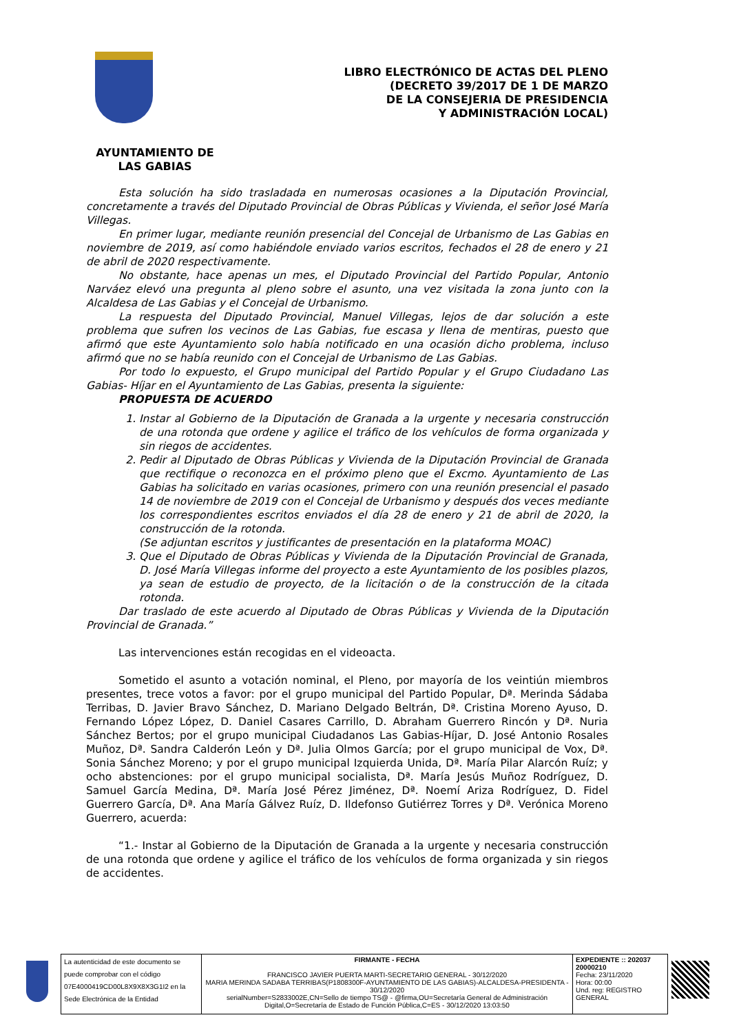LIBRO ELECTRÓNICO DE ACTAS DEL PLENO
(DECRETO 39/2017 DE 1 DE MARZO
DE LA CONSEJERIA DE PRESIDENCIA
Y ADMINISTRACIÓN LOCAL)
AYUNTAMIENTO DE
LAS GABIAS
Esta solución ha sido trasladada en numerosas ocasiones a la Diputación Provincial, concretamente a través del Diputado Provincial de Obras Públicas y Vivienda, el señor José María Villegas.
En primer lugar, mediante reunión presencial del Concejal de Urbanismo de Las Gabias en noviembre de 2019, así como habiéndole enviado varios escritos, fechados el 28 de enero y 21 de abril de 2020 respectivamente.
No obstante, hace apenas un mes, el Diputado Provincial del Partido Popular, Antonio Narváez elevó una pregunta al pleno sobre el asunto, una vez visitada la zona junto con la Alcaldesa de Las Gabias y el Concejal de Urbanismo.
La respuesta del Diputado Provincial, Manuel Villegas, lejos de dar solución a este problema que sufren los vecinos de Las Gabias, fue escasa y llena de mentiras, puesto que afirmó que este Ayuntamiento solo había notificado en una ocasión dicho problema, incluso afirmó que no se había reunido con el Concejal de Urbanismo de Las Gabias.
Por todo lo expuesto, el Grupo municipal del Partido Popular y el Grupo Ciudadano Las Gabias- Híjar en el Ayuntamiento de Las Gabias, presenta la siguiente:
PROPUESTA DE ACUERDO
1. Instar al Gobierno de la Diputación de Granada a la urgente y necesaria construcción de una rotonda que ordene y agilice el tráfico de los vehículos de forma organizada y sin riegos de accidentes.
2. Pedir al Diputado de Obras Públicas y Vivienda de la Diputación Provincial de Granada que rectifique o reconozca en el próximo pleno que el Excmo. Ayuntamiento de Las Gabias ha solicitado en varias ocasiones, primero con una reunión presencial el pasado 14 de noviembre de 2019 con el Concejal de Urbanismo y después dos veces mediante los correspondientes escritos enviados el día 28 de enero y 21 de abril de 2020, la construcción de la rotonda.
(Se adjuntan escritos y justificantes de presentación en la plataforma MOAC)
3. Que el Diputado de Obras Públicas y Vivienda de la Diputación Provincial de Granada, D. José María Villegas informe del proyecto a este Ayuntamiento de los posibles plazos, ya sean de estudio de proyecto, de la licitación o de la construcción de la citada rotonda.
Dar traslado de este acuerdo al Diputado de Obras Públicas y Vivienda de la Diputación Provincial de Granada.”
Las intervenciones están recogidas en el videoacta.
Sometido el asunto a votación nominal, el Pleno, por mayoría de los veintiún miembros presentes, trece votos a favor: por el grupo municipal del Partido Popular, Dª. Merinda Sádaba Terribas, D. Javier Bravo Sánchez, D. Mariano Delgado Beltrán, Dª. Cristina Moreno Ayuso, D. Fernando López López, D. Daniel Casares Carrillo, D. Abraham Guerrero Rincón y Dª. Nuria Sánchez Bertos; por el grupo municipal Ciudadanos Las Gabias-Híjar, D. José Antonio Rosales Muñoz, Dª. Sandra Calderón León y Dª. Julia Olmos García; por el grupo municipal de Vox, Dª. Sonia Sánchez Moreno; y por el grupo municipal Izquierda Unida, Dª. María Pilar Alarcón Ruíz; y ocho abstenciones: por el grupo municipal socialista, Dª. María Jesús Muñoz Rodríguez, D. Samuel García Medina, Dª. María José Pérez Jiménez, Dª. Noemí Ariza Rodríguez, D. Fidel Guerrero García, Dª. Ana María Gálvez Ruíz, D. Ildefonso Gutiérrez Torres y Dª. Verónica Moreno Guerrero, acuerda:
“1.- Instar al Gobierno de la Diputación de Granada a la urgente y necesaria construcción de una rotonda que ordene y agilice el tráfico de los vehículos de forma organizada y sin riegos de accidentes.
La autenticidad de este documento se puede comprobar con el código 07E4000419CD00L8X9X8X3G1I2 en la Sede Electrónica de la Entidad
FIRMANTE - FECHA
FRANCISCO JAVIER PUERTA MARTI-SECRETARIO GENERAL - 30/12/2020
MARIA MERINDA SADABA TERRIBAS(P1808300F-AYUNTAMIENTO DE LAS GABIAS)-ALCALDESA-PRESIDENTA - 30/12/2020
serialNumber=S2833002E,CN=Sello de tiempo TS@ - @firma,OU=Secretaría General de Administración Digital,O=Secretaría de Estado de Función Pública,C=ES - 30/12/2020 13:03:50
EXPEDIENTE :: 202037 20000210
Fecha: 23/11/2020
Hora: 00:00
Und. reg: REGISTRO GENERAL